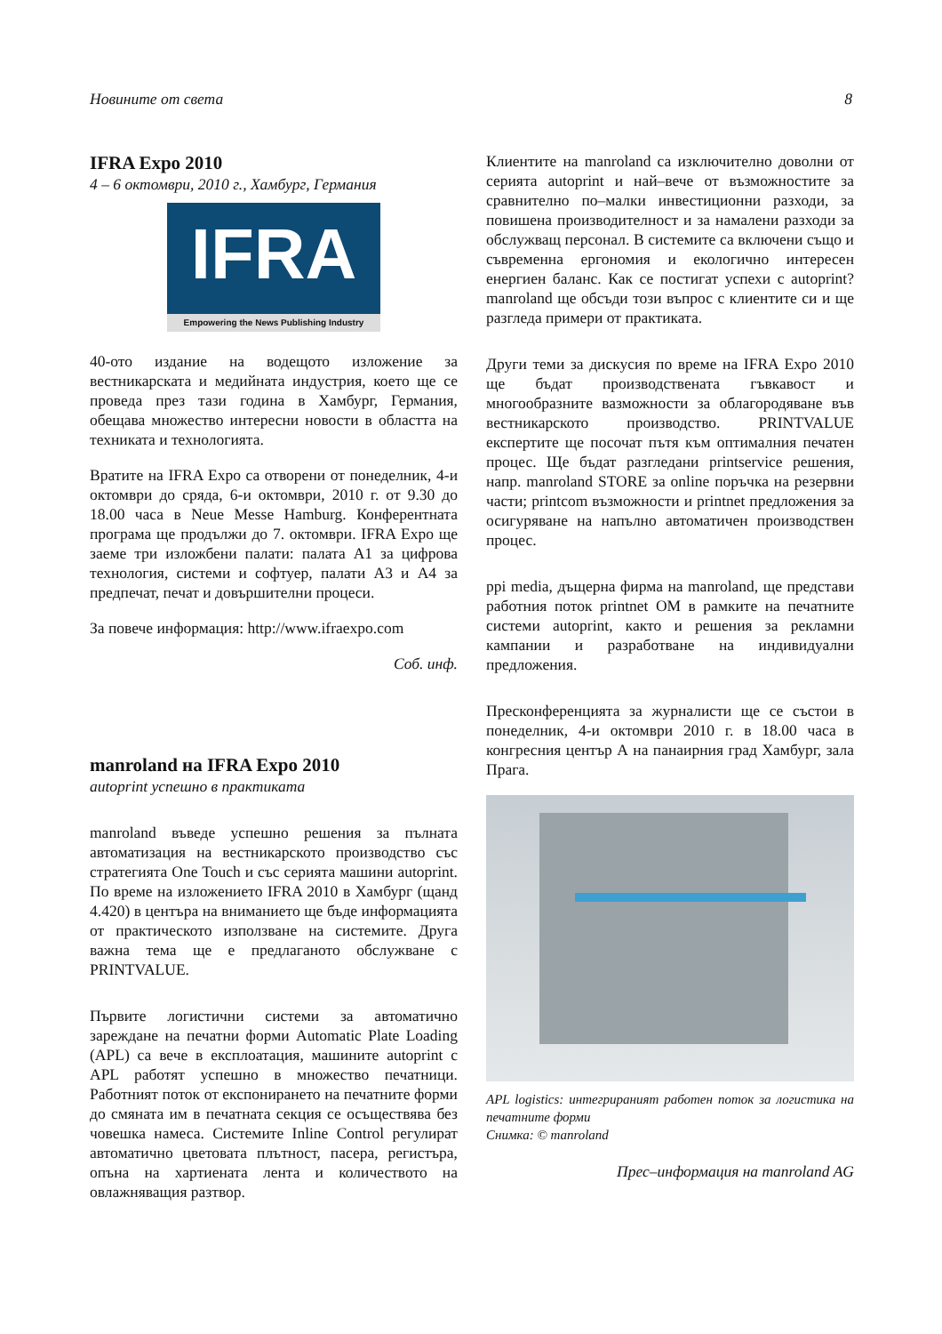Новините от света 8
IFRA Expo 2010
4 – 6 октомври, 2010 г., Хамбург, Германия
IFRA
Empowering the News Publishing Industry
40-ото издание на водещото изложение за вестникарската и медийната индустрия, което ще се проведа през тази година в Хамбург, Германия, обещава множество интересни новости в областта на техниката и технологията.
Вратите на IFRA Expo са отворени от понеделник, 4-и октомври до сряда, 6-и октомври, 2010 г. от 9.30 до 18.00 часа в Neue Messe Hamburg. Конферентната програма ще продължи до 7. октомври. IFRA Expo ще заеме три изложбени палати: палата А1 за цифрова технология, системи и софтуер, палати А3 и А4 за предпечат, печат и довършителни процеси.
За повече информация: http://www.ifraexpo.com
Соб. инф.
manroland на IFRA Expo 2010
autoprint успешно в практиката
manroland въведе успешно решения за пълната автоматизация на вестникарското производство със стратегията One Touch и със серията машини autoprint. По време на изложението IFRA 2010 в Хамбург (щанд 4.420) в центъра на вниманието ще бъде информацията от практическото използване на системите. Друга важна тема ще е предлаганото обслужване с PRINTVALUE.
Първите логистични системи за автоматично зареждане на печатни форми Automatic Plate Loading (APL) са вече в експлоатация, машините autoprint с APL работят успешно в множество печатници. Работният поток от експонирането на печатните форми до смяната им в печатната секция се осъществява без човешка намеса. Системите Inline Control регулират автоматично цветовата плътност, пасера, регистъра, опъна на хартиената лента и количеството на овлажняващия разтвор.
Клиентите на manroland са изключително доволни от серията autoprint и най–вече от възможностите за сравнително по–малки инвестиционни разходи, за повишена производителност и за намалени разходи за обслужващ персонал. В системите са включени също и съвременна ергономия и екологично интересен енергиен баланс. Как се постигат успехи с autoprint? manroland ще обсъди този въпрос с клиентите си и ще разгледа примери от практиката.
Други теми за дискусия по време на IFRA Expo 2010 ще бъдат производствената гъвкавост и многообразните вазможности за облагородяване във вестникарското производство. PRINTVALUE експертите ще посочат пътя към оптималния печатен процес. Ще бъдат разгледани printservice решения, напр. manroland STORE за online поръчка на резервни части; printcom възможности и printnet предложения за осигуряване на напълно автоматичен производствен процес.
ppi media, дъщерна фирма на manroland, ще представи работния поток printnet OM в рамките на печатните системи autoprint, както и решения за рекламни кампании и разработване на индивидуални предложения.
Пресконференцията за журналисти ще се състои в понеделник, 4-и октомври 2010 г. в 18.00 часа в конгресния център А на панаирния град Хамбург, зала Прага.
APL logistics: интегрираният работен поток за логистика на печатните форми
Снимка: © manroland
Прес–информация на manroland AG